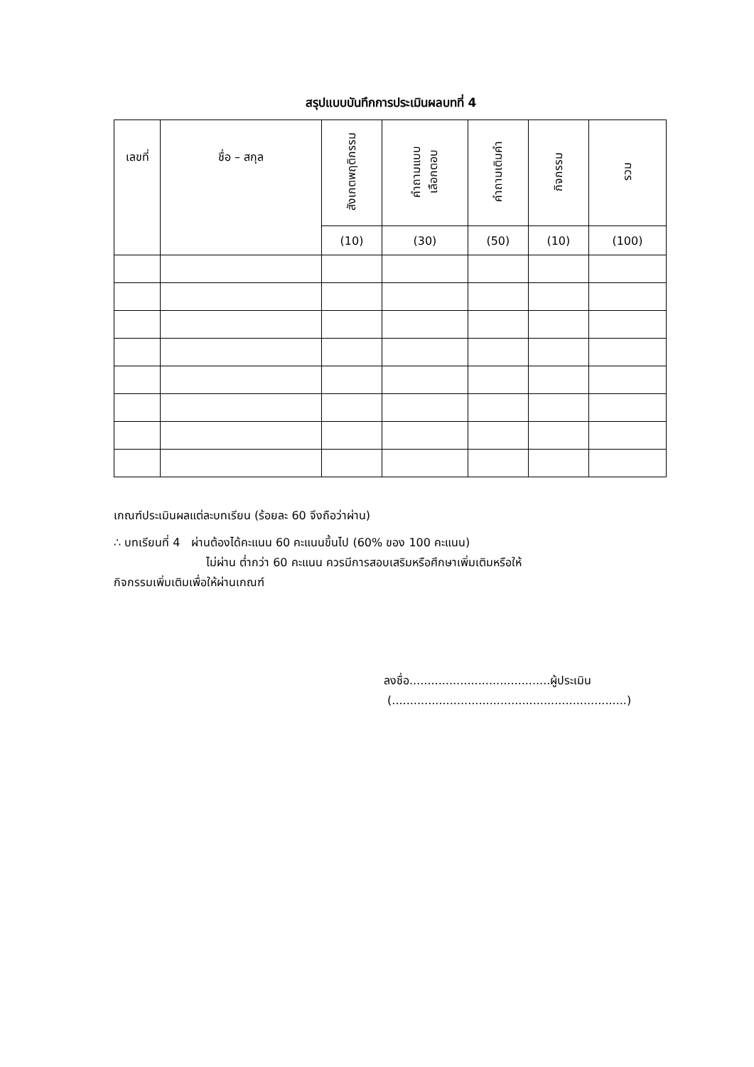สรุปแบบบันทึกการประเมินผลบทที่ 4
| เลขที่ | ชื่อ – สกุล | สังเกตพฤติกรรม | คำถามแบบ เลือกตอบ | คำถามเติมคำ | กิจกรรม | รวม |
| --- | --- | --- | --- | --- | --- | --- |
| | | (10) | (30) | (50) | (10) | (100) |
เกณฑ์ประเมินผลแต่ละบทเรียน (ร้อยละ 60 จึงถือว่าผ่าน)
∴ บทเรียนที่ 4 ผ่านต้องได้คะแนน 60 คะแนนขึ้นไป (60% ของ 100 คะแนน)
ไม่ผ่าน ต่ำกว่า 60 คะแนน ควรมีการสอบเสริมหรือศึกษาเพิ่มเติมหรือให้
กิจกรรมเพิ่มเติมเพื่อให้ผ่านเกณฑ์
ลงชื่อ.......................................ผู้ประเมิน
(.................................................................)